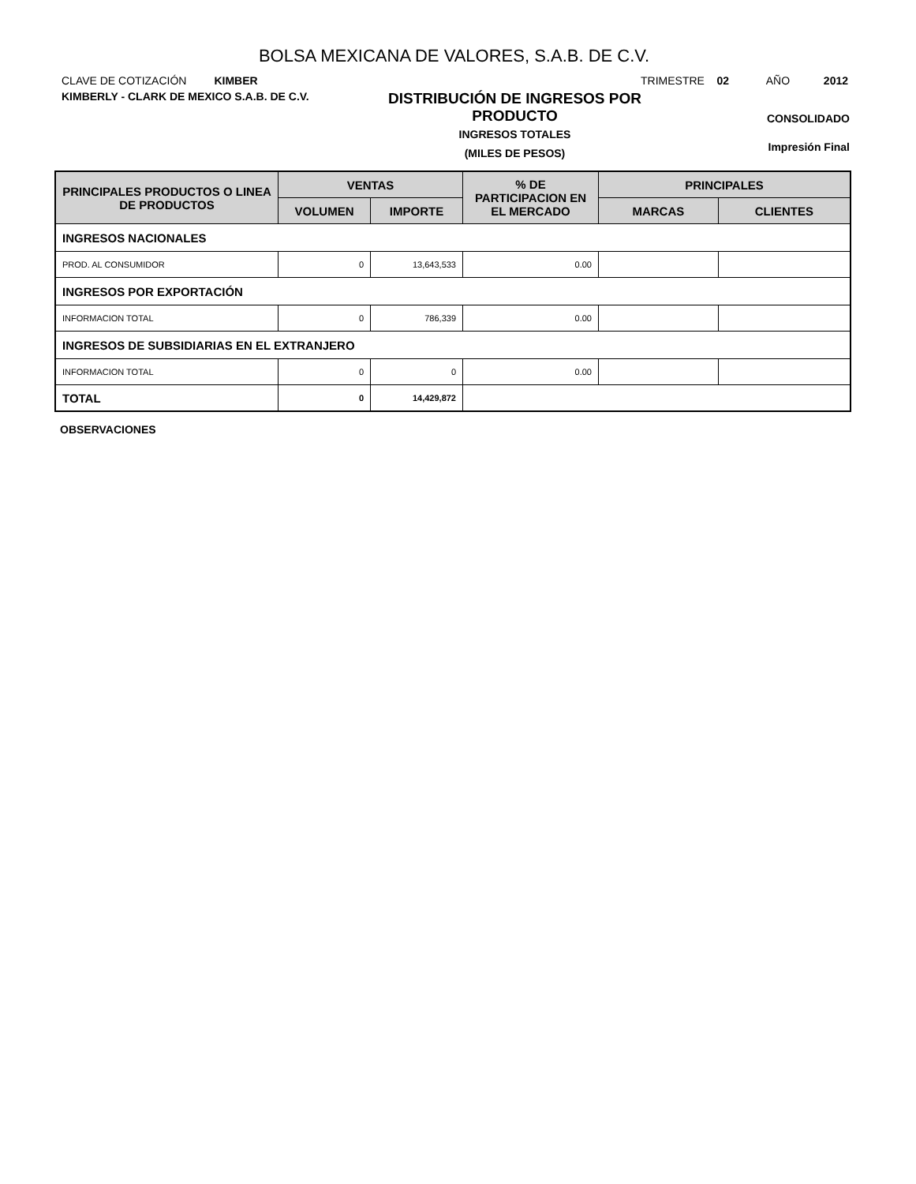BOLSA MEXICANA DE VALORES, S.A.B. DE C.V.
CLAVE DE COTIZACIÓN KIMBER
TRIMESTRE 02 AÑO 2012
KIMBERLY - CLARK DE MEXICO S.A.B. DE C.V.
DISTRIBUCIÓN DE INGRESOS POR
PRODUCTO
INGRESOS TOTALES
(MILES DE PESOS)
CONSOLIDADO
Impresión Final
| PRINCIPALES PRODUCTOS O LINEA DE PRODUCTOS | VENTAS | | % DE PARTICIPACION EN EL MERCADO | PRINCIPALES | |
| --- | --- | --- | --- | --- | --- |
| | VOLUMEN | IMPORTE | | MARCAS | CLIENTES |
| INGRESOS NACIONALES | | | | | |
| PROD. AL CONSUMIDOR | 0 | 13,643,533 | 0.00 | | |
| INGRESOS POR EXPORTACIÓN | | | | | |
| INFORMACION TOTAL | 0 | 786,339 | 0.00 | | |
| INGRESOS DE SUBSIDIARIAS EN EL EXTRANJERO | | | | | |
| INFORMACION TOTAL | 0 | 0 | 0.00 | | |
| TOTAL | 0 | 14,429,872 | | | |
OBSERVACIONES